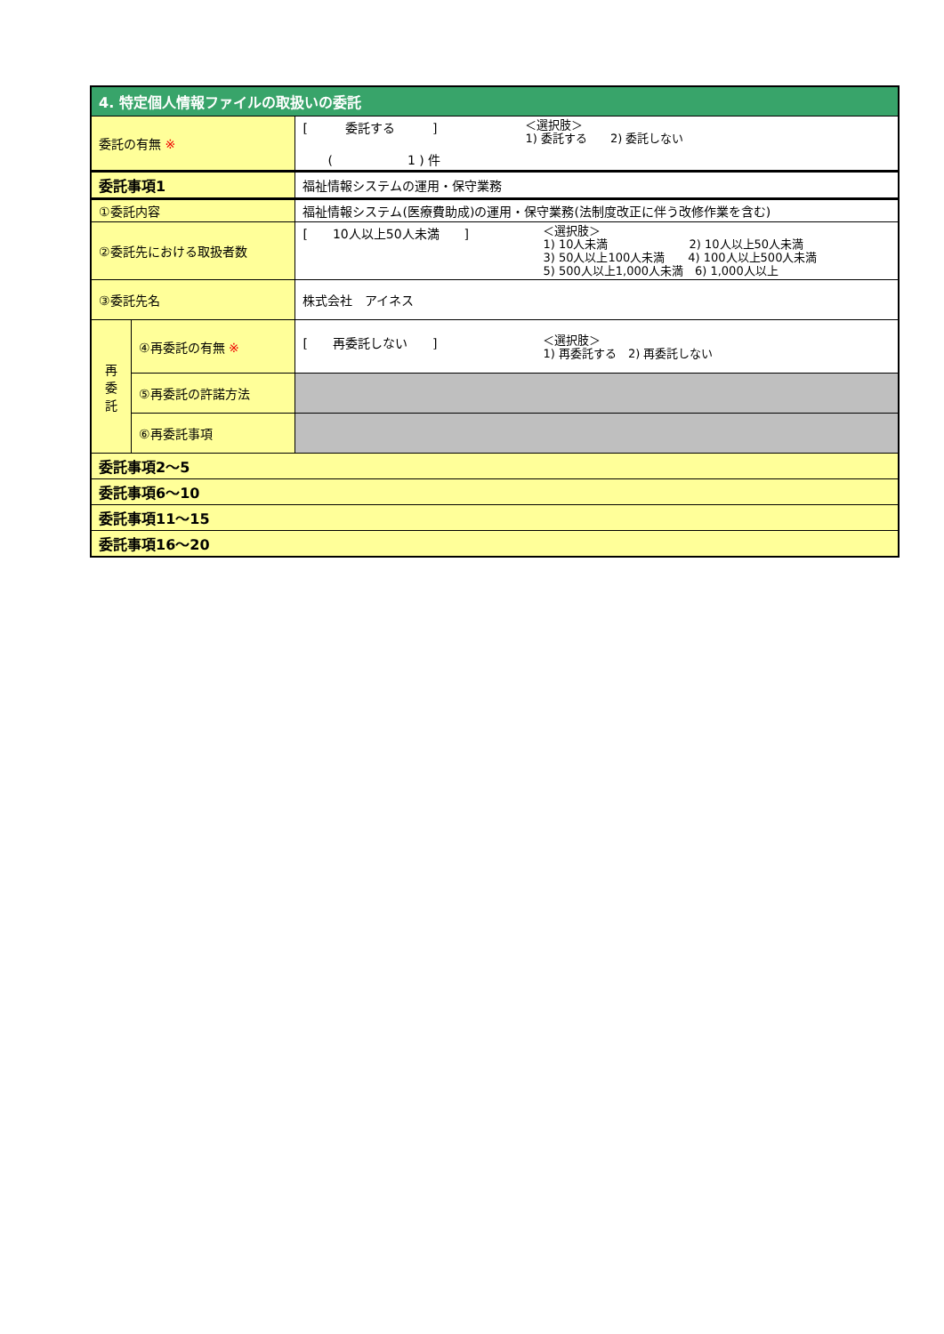| 4. 特定個人情報ファイルの取扱いの委託 | | |
| 委託の有無 ※ | | [ 委託する ] ( 1 ) 件 ＜選択肢＞ 1) 委託する 2) 委託しない |
| 委託事項1 | | 福祉情報システムの運用・保守業務 |
| ①委託内容 | | 福祉情報システム(医療費助成)の運用・保守業務(法制度改正に伴う改修作業を含む) |
| ②委託先における取扱者数 | | [ 10人以上50人未満 ] ＜選択肢＞ 1) 10人未満 2) 10人以上50人未満 3) 50人以上100人未満 4) 100人以上500人未満 5) 500人以上1,000人未満 6) 1,000人以上 |
| ③委託先名 | | 株式会社 アイネス |
| 再 委 託 | ④再委託の有無 ※ | [ 再委託しない ] ＜選択肢＞ 1) 再委託する 2) 再委託しない |
| | ⑤再委託の許諾方法 | |
| | ⑥再委託事項 | |
| 委託事項2～5 | | |
| 委託事項6～10 | | |
| 委託事項11～15 | | |
| 委託事項16～20 | | |